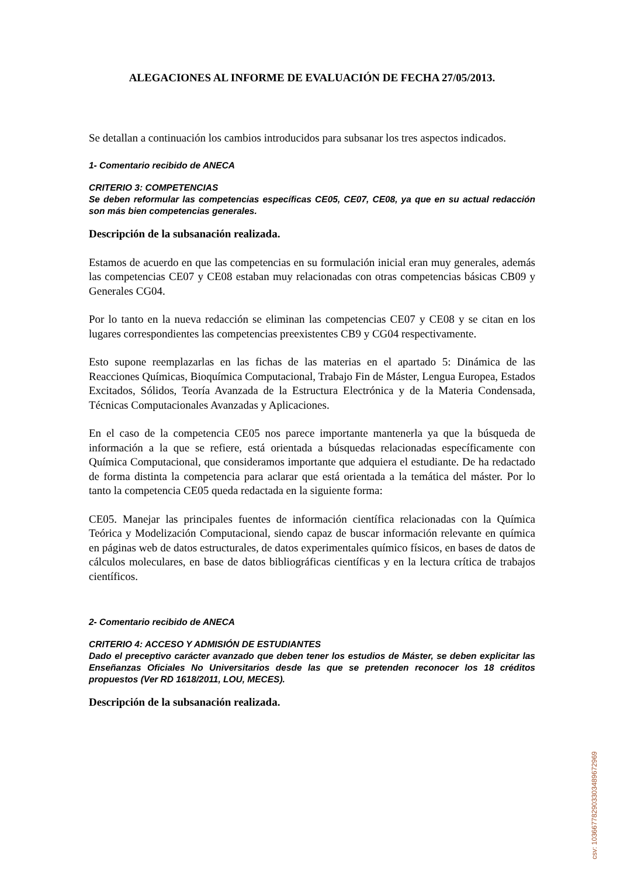ALEGACIONES AL INFORME DE EVALUACIÓN DE FECHA 27/05/2013.
Se detallan a continuación los cambios introducidos para subsanar los tres aspectos indicados.
1- Comentario recibido de ANECA
CRITERIO 3: COMPETENCIAS
Se deben reformular las competencias específicas CE05, CE07, CE08, ya que en su actual redacción son más bien competencias generales.
Descripción de la subsanación realizada.
Estamos de acuerdo en que las competencias en su formulación inicial eran muy generales, además las competencias CE07 y CE08 estaban muy relacionadas con otras competencias básicas CB09 y Generales CG04.
Por lo tanto en la nueva redacción se eliminan las competencias CE07 y CE08 y se citan en los lugares correspondientes las competencias preexistentes CB9 y CG04 respectivamente.
Esto supone reemplazarlas en las fichas de las materias en el apartado 5: Dinámica de las Reacciones Químicas, Bioquímica Computacional, Trabajo Fin de Máster, Lengua Europea, Estados Excitados, Sólidos, Teoría Avanzada de la Estructura Electrónica y de la Materia Condensada, Técnicas Computacionales Avanzadas y Aplicaciones.
En el caso de la competencia CE05 nos parece importante mantenerla ya que la búsqueda de información a la que se refiere, está orientada a búsquedas relacionadas específicamente con Química Computacional, que consideramos importante que adquiera el estudiante. De ha redactado de forma distinta la competencia para aclarar que está orientada a la temática del máster. Por lo tanto la competencia CE05 queda redactada en la siguiente forma:
CE05. Manejar las principales fuentes de información científica relacionadas con la Química Teórica y Modelización Computacional, siendo capaz de buscar información relevante en química en páginas web de datos estructurales, de datos experimentales químico físicos, en bases de datos de cálculos moleculares, en base de datos bibliográficas científicas y en la lectura crítica de trabajos científicos.
2- Comentario recibido de ANECA
CRITERIO 4: ACCESO Y ADMISIÓN DE ESTUDIANTES
Dado el preceptivo carácter avanzado que deben tener los estudios de Máster, se deben explicitar las Enseñanzas Oficiales No Universitarios desde las que se pretenden reconocer los 18 créditos propuestos (Ver RD 1618/2011, LOU, MECES).
Descripción de la subsanación realizada.
csv: 103667782903303489672969